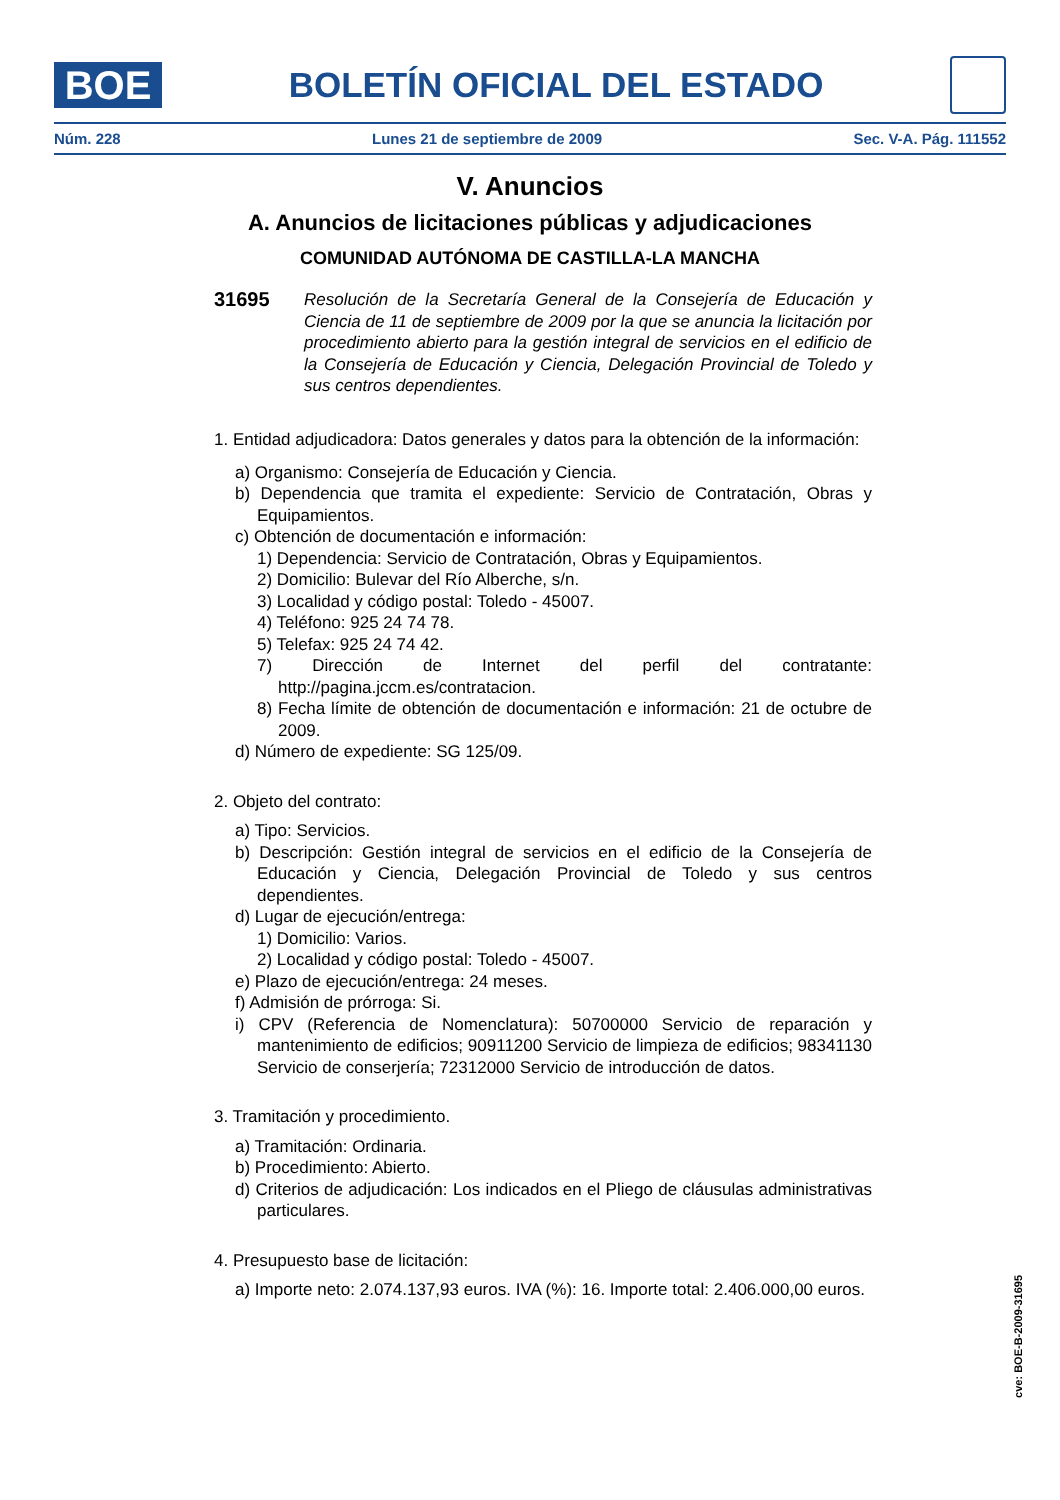BOE
BOLETÍN OFICIAL DEL ESTADO
Núm. 228 Lunes 21 de septiembre de 2009 Sec. V-A. Pág. 111552
V. Anuncios
A. Anuncios de licitaciones públicas y adjudicaciones
COMUNIDAD AUTÓNOMA DE CASTILLA-LA MANCHA
31695
Resolución de la Secretaría General de la Consejería de Educación y Ciencia de 11 de septiembre de 2009 por la que se anuncia la licitación por procedimiento abierto para la gestión integral de servicios en el edificio de la Consejería de Educación y Ciencia, Delegación Provincial de Toledo y sus centros dependientes.
1. Entidad adjudicadora: Datos generales y datos para la obtención de la información:
a) Organismo: Consejería de Educación y Ciencia.
b) Dependencia que tramita el expediente: Servicio de Contratación, Obras y Equipamientos.
c) Obtención de documentación e información:
1) Dependencia: Servicio de Contratación, Obras y Equipamientos.
2) Domicilio: Bulevar del Río Alberche, s/n.
3) Localidad y código postal: Toledo - 45007.
4) Teléfono: 925 24 74 78.
5) Telefax: 925 24 74 42.
7) Dirección de Internet del perfil del contratante: http://pagina.jccm.es/contratacion.
8) Fecha límite de obtención de documentación e información: 21 de octubre de 2009.
d) Número de expediente: SG 125/09.
2. Objeto del contrato:
a) Tipo: Servicios.
b) Descripción: Gestión integral de servicios en el edificio de la Consejería de Educación y Ciencia, Delegación Provincial de Toledo y sus centros dependientes.
d) Lugar de ejecución/entrega:
1) Domicilio: Varios.
2) Localidad y código postal: Toledo - 45007.
e) Plazo de ejecución/entrega: 24 meses.
f) Admisión de prórroga: Si.
i) CPV (Referencia de Nomenclatura): 50700000 Servicio de reparación y mantenimiento de edificios; 90911200 Servicio de limpieza de edificios; 98341130 Servicio de conserjería; 72312000 Servicio de introducción de datos.
3. Tramitación y procedimiento.
a) Tramitación: Ordinaria.
b) Procedimiento: Abierto.
d) Criterios de adjudicación: Los indicados en el Pliego de cláusulas administrativas particulares.
4. Presupuesto base de licitación:
a) Importe neto: 2.074.137,93 euros. IVA (%): 16. Importe total: 2.406.000,00 euros.
cve: BOE-B-2009-31695